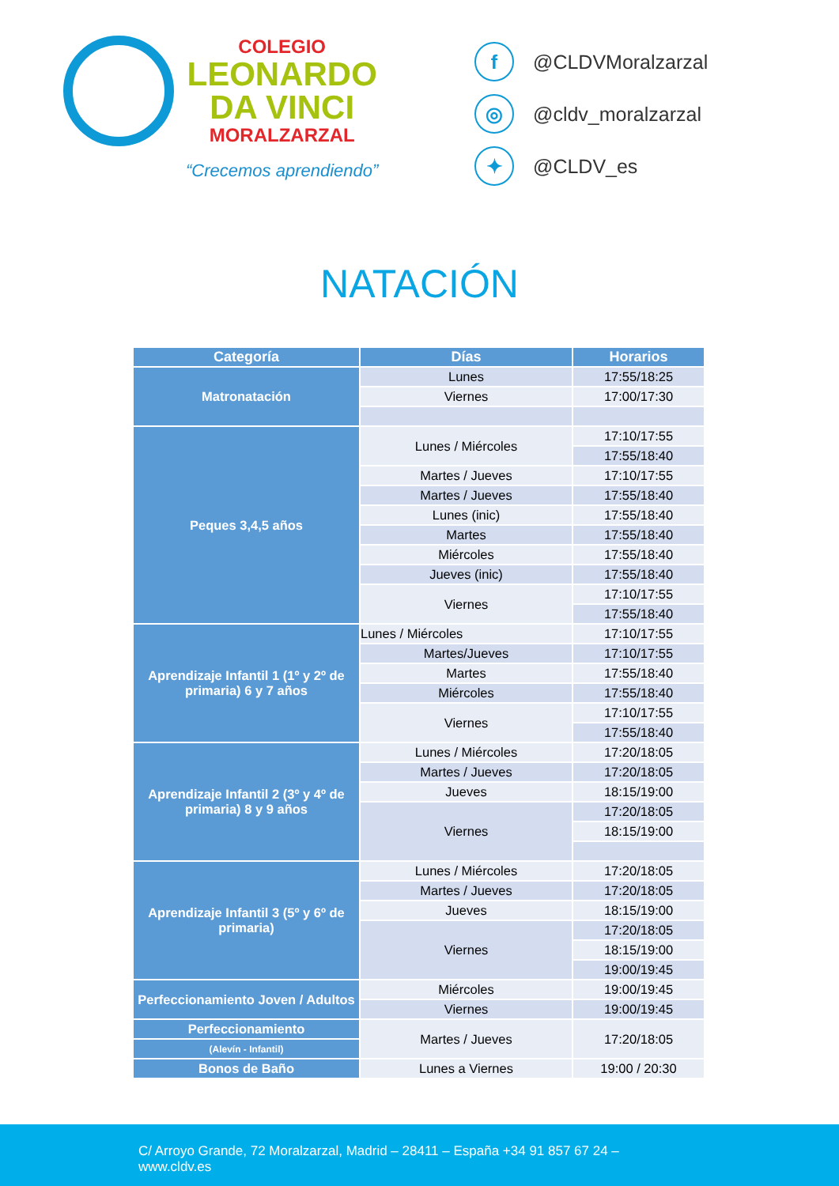COLEGIO
LEONARDO
DA VINCI
MORALZARZAL
“Crecemos aprendiendo”
f @CLDVMoralzarzal
◎ @cldv_moralzarzal
✦ @CLDV_es
NATACIÓN
| Categoría | Días | Horarios |
| --- | --- | --- |
| Matronatación | Lunes | 17:55/18:25 |
| | Viernes | 17:00/17:30 |
| Peques 3,4,5 años | Lunes / Miércoles | 17:10/17:55 |
| | | 17:55/18:40 |
| | Martes / Jueves | 17:10/17:55 |
| | Martes / Jueves | 17:55/18:40 |
| | Lunes (inic) | 17:55/18:40 |
| | Martes | 17:55/18:40 |
| | Miércoles | 17:55/18:40 |
| | Jueves (inic) | 17:55/18:40 |
| | Viernes | 17:10/17:55 |
| | | 17:55/18:40 |
| Aprendizaje Infantil 1 (1º y 2º de primaria) 6 y 7 años | Lunes / Miércoles | 17:10/17:55 |
| | Martes/Jueves | 17:10/17:55 |
| | Martes | 17:55/18:40 |
| | Miércoles | 17:55/18:40 |
| | Viernes | 17:10/17:55 |
| | | 17:55/18:40 |
| Aprendizaje Infantil 2 (3º y 4º de primaria) 8 y 9 años | Lunes / Miércoles | 17:20/18:05 |
| | Martes / Jueves | 17:20/18:05 |
| | Jueves | 18:15/19:00 |
| | Viernes | 17:20/18:05 |
| | | 18:15/19:00 |
| Aprendizaje Infantil 3 (5º y 6º de primaria) | Lunes / Miércoles | 17:20/18:05 |
| | Martes / Jueves | 17:20/18:05 |
| | Jueves | 18:15/19:00 |
| | Viernes | 17:20/18:05 |
| | | 18:15/19:00 |
| | | 19:00/19:45 |
| Perfeccionamiento Joven / Adultos | Miércoles | 19:00/19:45 |
| | Viernes | 19:00/19:45 |
| Perfeccionamiento | Martes / Jueves | 17:20/18:05 |
| (Alevín - Infantil) | | |
| Bonos de Baño | Lunes a Viernes | 19:00 / 20:30 |
C/ Arroyo Grande, 72 Moralzarzal, Madrid – 28411 – España +34 91 857 67 24 –
www.cldv.es